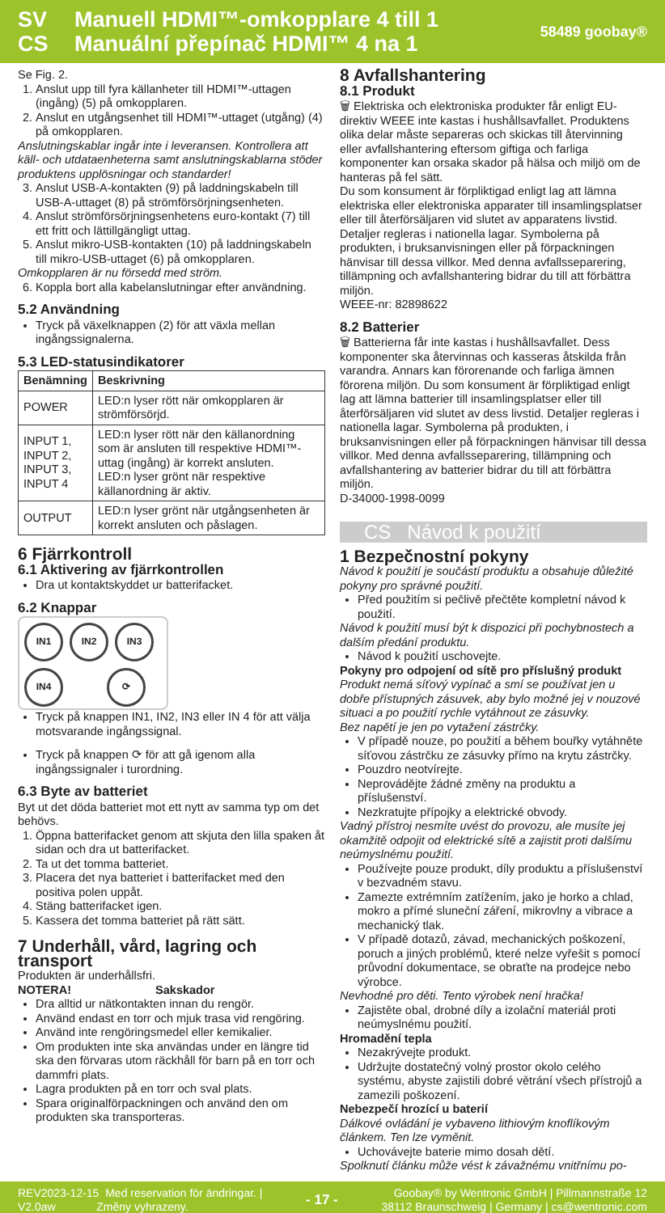SV
CS
Manuell HDMI™-omkopplare 4 till 1
Manuální přepínač HDMI™ 4 na 1
58489 goobay®
Se Fig. 2.
1. Anslut upp till fyra källanheter till HDMI™-uttagen (ingång) (5) på omkopplaren.
2. Anslut en utgångsenhet till HDMI™-uttaget (utgång) (4) på omkopplaren.
Anslutningskablar ingår inte i leveransen. Kontrollera att käll- och utdataenheterna samt anslutningskablarna stöder produktens upplösningar och standarder!
3. Anslut USB-A-kontakten (9) på laddningskabeln till USB-A-uttaget (8) på strömförsörjningsenheten.
4. Anslut strömförsörjningsenhetens euro-kontakt (7) till ett fritt och lättillgängligt uttag.
5. Anslut mikro-USB-kontakten (10) på laddningskabeln till mikro-USB-uttaget (6) på omkopplaren.
Omkopplaren är nu försedd med ström.
6. Koppla bort alla kabelanslutningar efter användning.
5.2 Användning
Tryck på växelknappen (2) för att växla mellan ingångssignalerna.
5.3 LED-statusindikatorer
| Benämning | Beskrivning |
| --- | --- |
| POWER | LED:n lyser rött när omkopplaren är strömförsörjd. |
| INPUT 1, INPUT 2, INPUT 3, INPUT 4 | LED:n lyser rött när den källanordning som är ansluten till respektive HDMI™-uttag (ingång) är korrekt ansluten. LED:n lyser grönt när respektive källanordning är aktiv. |
| OUTPUT | LED:n lyser grönt när utgångsenheten är korrekt ansluten och påslagen. |
6 Fjärrkontroll
6.1 Aktivering av fjärrkontrollen
Dra ut kontaktskyddet ur batterifacket.
6.2 Knappar
IN1 IN2 IN3 IN4 ⟳
Tryck på knappen IN1, IN2, IN3 eller IN 4 för att välja motsvarande ingångssignal.
Tryck på knappen ⟳ för att gå igenom alla ingångssignaler i turordning.
6.3 Byte av batteriet
Byt ut det döda batteriet mot ett nytt av samma typ om det behövs.
1. Öppna batterifacket genom att skjuta den lilla spaken åt sidan och dra ut batterifacket.
2. Ta ut det tomma batteriet.
3. Placera det nya batteriet i batterifacket med den positiva polen uppåt.
4. Stäng batterifacket igen.
5. Kassera det tomma batteriet på rätt sätt.
7 Underhåll, vård, lagring och transport
Produkten är underhållsfri.
NOTERA! Sakskador
Dra alltid ur nätkontakten innan du rengör.
Använd endast en torr och mjuk trasa vid rengöring.
Använd inte rengöringsmedel eller kemikalier.
Om produkten inte ska användas under en längre tid ska den förvaras utom räckhåll för barn på en torr och dammfri plats.
Lagra produkten på en torr och sval plats.
Spara originalförpackningen och använd den om produkten ska transporteras.
8 Avfallshantering
8.1 Produkt
🗑 Elektriska och elektroniska produkter får enligt EU-direktiv WEEE inte kastas i hushållsavfallet. Produktens olika delar måste separeras och skickas till återvinning eller avfallshantering eftersom giftiga och farliga komponenter kan orsaka skador på hälsa och miljö om de hanteras på fel sätt.
Du som konsument är förpliktigad enligt lag att lämna elektriska eller elektroniska apparater till insamlingsplatser eller till återförsäljaren vid slutet av apparatens livstid. Detaljer regleras i nationella lagar. Symbolerna på produkten, i bruksanvisningen eller på förpackningen hänvisar till dessa villkor. Med denna avfallsseparering, tillämpning och avfallshantering bidrar du till att förbättra miljön.
WEEE-nr: 82898622
8.2 Batterier
🗑 Batterierna får inte kastas i hushållsavfallet. Dess komponenter ska återvinnas och kasseras åtskilda från varandra. Annars kan förorenande och farliga ämnen förorena miljön. Du som konsument är förpliktigad enligt lag att lämna batterier till insamlingsplatser eller till återförsäljaren vid slutet av dess livstid. Detaljer regleras i nationella lagar. Symbolerna på produkten, i bruksanvisningen eller på förpackningen hänvisar till dessa villkor. Med denna avfallsseparering, tillämpning och avfallshantering av batterier bidrar du till att förbättra miljön.
D-34000-1998-0099
CS Návod k použití
1 Bezpečnostní pokyny
Návod k použití je součástí produktu a obsahuje důležité pokyny pro správné použití.
Před použitím si pečlivě přečtěte kompletní návod k použití.
Návod k použití musí být k dispozici při pochybnostech a dalším předání produktu.
Návod k použití uschovejte.
Pokyny pro odpojení od sítě pro příslušný produkt
Produkt nemá síťový vypínač a smí se používat jen u dobře přístupných zásuvek, aby bylo možné jej v nouzové situaci a po použití rychle vytáhnout ze zásuvky.
Bez napětí je jen po vytažení zástrčky.
V případě nouze, po použití a během bouřky vytáhněte síťovou zástrčku ze zásuvky přímo na krytu zástrčky.
Pouzdro neotvírejte.
Neprovádějte žádné změny na produktu a příslušenství.
Nezkratujte přípojky a elektrické obvody.
Vadný přístroj nesmíte uvést do provozu, ale musíte jej okamžitě odpojit od elektrické sítě a zajistit proti dalšímu neúmyslnému použití.
Používejte pouze produkt, díly produktu a příslušenství v bezvadném stavu.
Zamezte extrémním zatížením, jako je horko a chlad, mokro a přímé sluneční záření, mikrovlny a vibrace a mechanický tlak.
V případě dotazů, závad, mechanických poškození, poruch a jiných problémů, které nelze vyřešit s pomocí průvodní dokumentace, se obraťte na prodejce nebo výrobce.
Nevhodné pro děti. Tento výrobek není hračka!
Zajistěte obal, drobné díly a izolační materiál proti neúmyslnému použití.
Hromadění tepla
Nezakrývejte produkt.
Udržujte dostatečný volný prostor okolo celého systému, abyste zajistili dobré větrání všech přístrojů a zamezili poškození.
Nebezpečí hrozící u baterií
Dálkové ovládání je vybaveno lithiovým knoflíkovým článkem. Ten lze vyměnit.
Uchovávejte baterie mimo dosah dětí.
Spolknutí článku může vést k závažnému vnitřnímu po-
REV2023-12-15 Med reservation för ändringar. |
V2.0aw Změny vyhrazeny.
- 17 -
Goobay® by Wentronic GmbH | Pillmannstraße 12
38112 Braunschweig | Germany | cs@wentronic.com